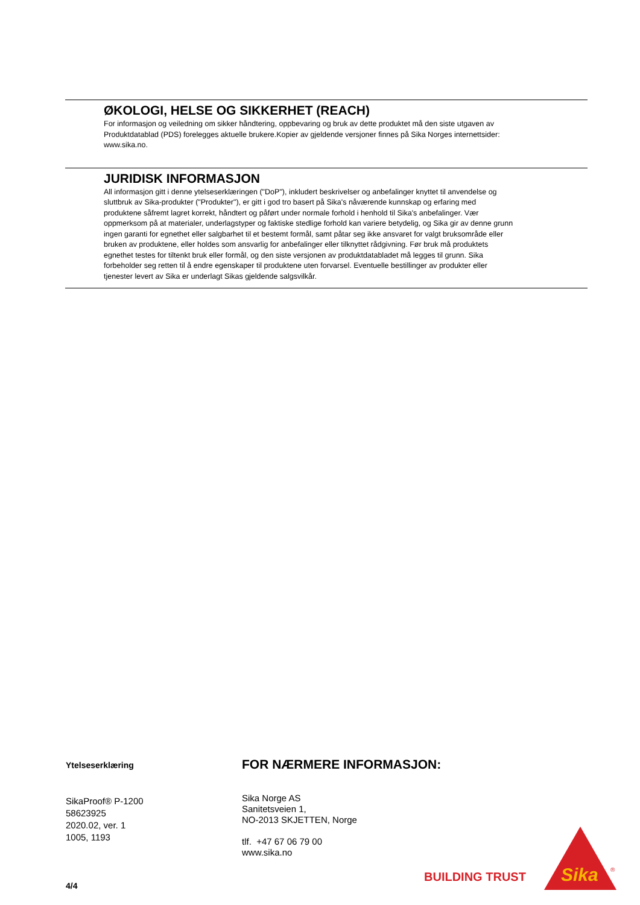ØKOLOGI, HELSE OG SIKKERHET (REACH)
For informasjon og veiledning om sikker håndtering, oppbevaring og bruk av dette produktet må den siste utgaven av Produktdatablad (PDS) forelegges aktuelle brukere.Kopier av gjeldende versjoner finnes på Sika Norges internettsider: www.sika.no.
JURIDISK INFORMASJON
All informasjon gitt i denne ytelseserklæringen ("DoP"), inkludert beskrivelser og anbefalinger knyttet til anvendelse og sluttbruk av Sika-produkter ("Produkter"), er gitt i god tro basert på Sika's nåværende kunnskap og erfaring med produktene såfremt lagret korrekt, håndtert og påført under normale forhold i henhold til Sika's anbefalinger. Vær oppmerksom på at materialer, underlagstyper og faktiske stedlige forhold kan variere betydelig, og Sika gir av denne grunn ingen garanti for egnethet eller salgbarhet til et bestemt formål, samt påtar seg ikke ansvaret for valgt bruksområde eller bruken av produktene, eller holdes som ansvarlig for anbefalinger eller tilknyttet rådgivning. Før bruk må produktets egnethet testes for tiltenkt bruk eller formål, og den siste versjonen av produktdatabladet må legges til grunn. Sika forbeholder seg retten til å endre egenskaper til produktene uten forvarsel. Eventuelle bestillinger av produkter eller tjenester levert av Sika er underlagt Sikas gjeldende salgsvilkår.
Ytelseserklæring
SikaProof® P-1200
58623925
2020.02, ver. 1
1005, 1193
4/4
FOR NÆRMERE INFORMASJON:
Sika Norge AS
Sanitetsveien 1,
NO-2013 SKJETTEN, Norge
tlf. +47 67 06 79 00
www.sika.no
BUILDING TRUST
Sika
®